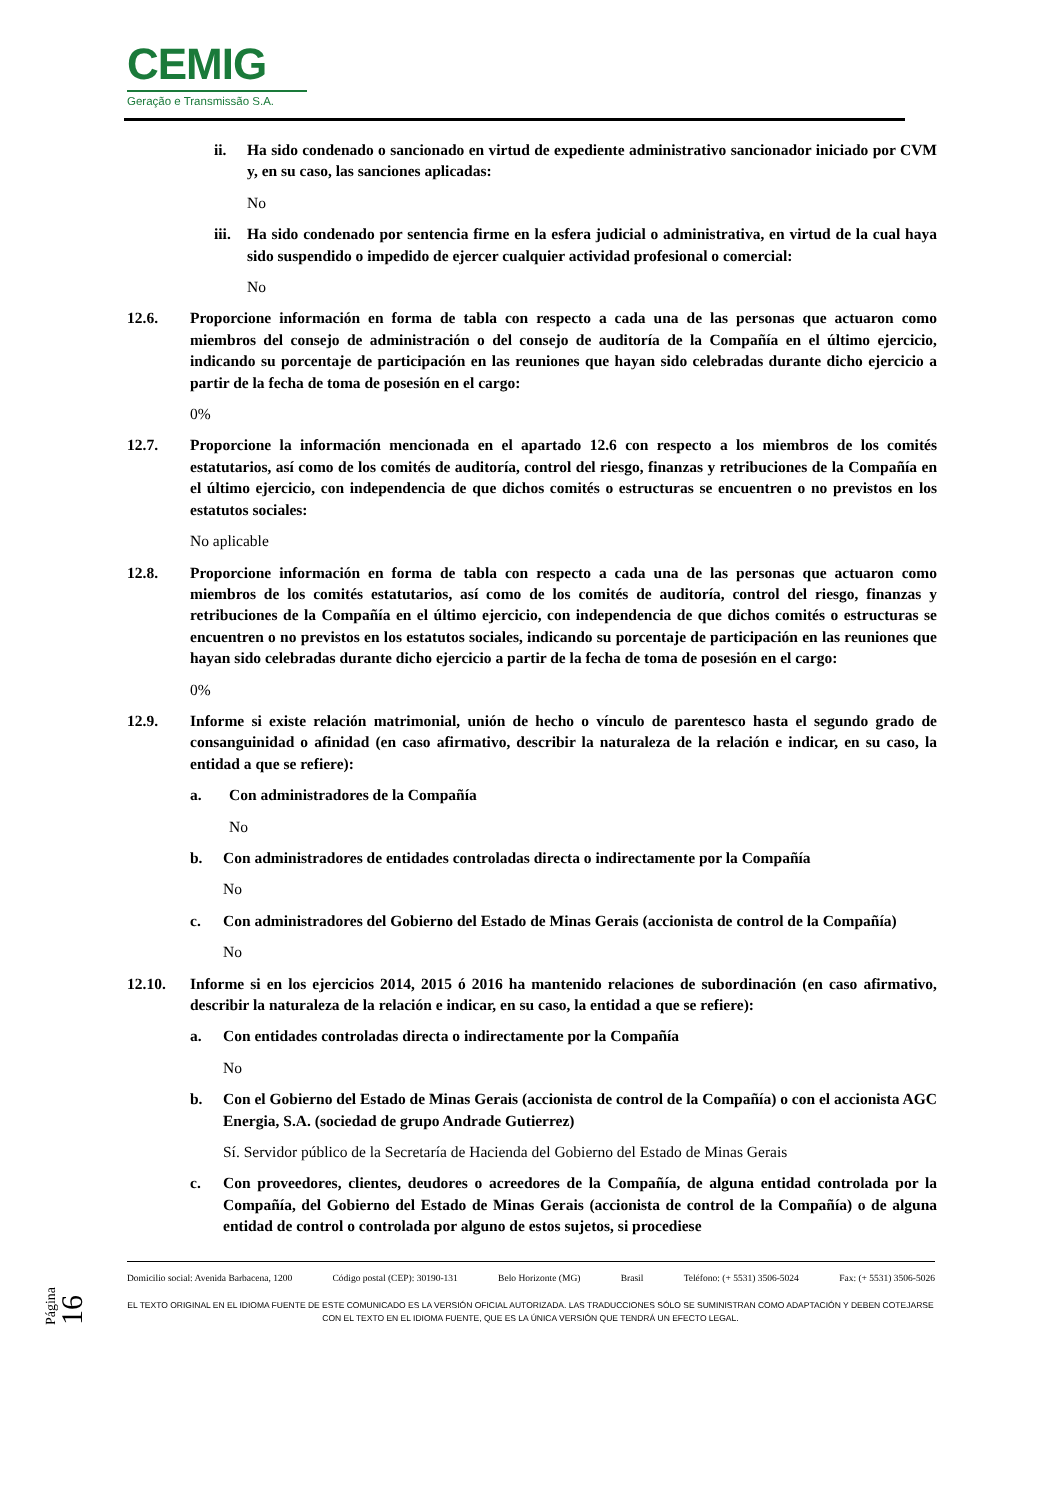CEMIG
Geração e Transmissão S.A.
ii. Ha sido condenado o sancionado en virtud de expediente administrativo sancionador iniciado por CVM y, en su caso, las sanciones aplicadas:
No
iii.
Ha sido condenado por sentencia firme en la esfera judicial o administrativa, en virtud de la cual haya sido suspendido o impedido de ejercer cualquier actividad profesional o comercial:
No
12.6. Proporcione información en forma de tabla con respecto a cada una de las personas que actuaron como miembros del consejo de administración o del consejo de auditoría de la Compañía en el último ejercicio, indicando su porcentaje de participación en las reuniones que hayan sido celebradas durante dicho ejercicio a partir de la fecha de toma de posesión en el cargo:
0%
12.7. Proporcione la información mencionada en el apartado 12.6 con respecto a los miembros de los comités estatutarios, así como de los comités de auditoría, control del riesgo, finanzas y retribuciones de la Compañía en el último ejercicio, con independencia de que dichos comités o estructuras se encuentren o no previstos en los estatutos sociales:
No aplicable
12.8. Proporcione información en forma de tabla con respecto a cada una de las personas que actuaron como miembros de los comités estatutarios, así como de los comités de auditoría, control del riesgo, finanzas y retribuciones de la Compañía en el último ejercicio, con independencia de que dichos comités o estructuras se encuentren o no previstos en los estatutos sociales, indicando su porcentaje de participación en las reuniones que hayan sido celebradas durante dicho ejercicio a partir de la fecha de toma de posesión en el cargo:
0%
12.9. Informe si existe relación matrimonial, unión de hecho o vínculo de parentesco hasta el segundo grado de consanguinidad o afinidad (en caso afirmativo, describir la naturaleza de la relación e indicar, en su caso, la entidad a que se refiere):
a. Con administradores de la Compañía
No
b. Con administradores de entidades controladas directa o indirectamente por la Compañía
No
c. Con administradores del Gobierno del Estado de Minas Gerais (accionista de control de la Compañía)
No
12.10. Informe si en los ejercicios 2014, 2015 ó 2016 ha mantenido relaciones de subordinación (en caso afirmativo, describir la naturaleza de la relación e indicar, en su caso, la entidad a que se refiere):
a. Con entidades controladas directa o indirectamente por la Compañía
No
b. Con el Gobierno del Estado de Minas Gerais (accionista de control de la Compañía) o con el accionista AGC Energia, S.A. (sociedad de grupo Andrade Gutierrez)
Sí. Servidor público de la Secretaría de Hacienda del Gobierno del Estado de Minas Gerais
c. Con proveedores, clientes, deudores o acreedores de la Compañía, de alguna entidad controlada por la Compañía, del Gobierno del Estado de Minas Gerais (accionista de control de la Compañía) o de alguna entidad de control o controlada por alguno de estos sujetos, si procediese
Página 16
Domicilio social: Avenida Barbacena, 1200 Código postal (CEP): 30190-131 Belo Horizonte (MG) Brasil Teléfono: (+ 5531) 3506-5024 Fax: (+ 5531) 3506-5026
EL TEXTO ORIGINAL EN EL IDIOMA FUENTE DE ESTE COMUNICADO ES LA VERSIÓN OFICIAL AUTORIZADA. LAS TRADUCCIONES SÓLO SE SUMINISTRAN COMO ADAPTACIÓN Y DEBEN COTEJARSE CON EL TEXTO EN EL IDIOMA FUENTE, QUE ES LA ÚNICA VERSIÓN QUE TENDRÁ UN EFECTO LEGAL.